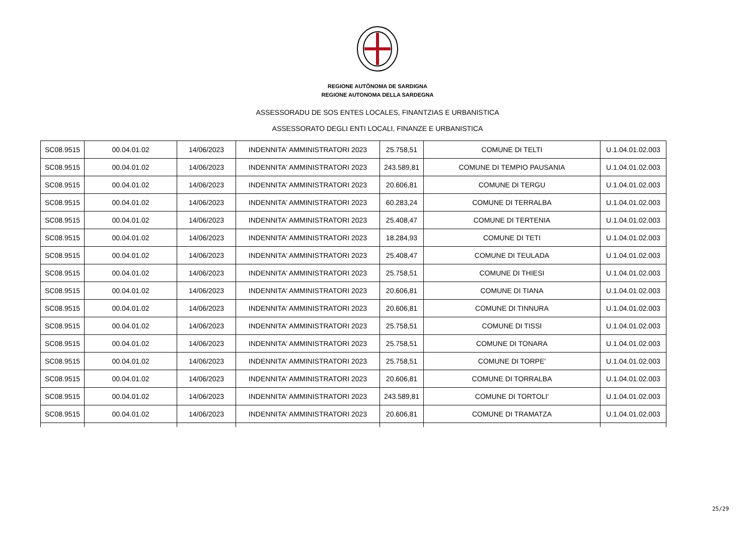REGIONE AUTÒNOMA DE SARDIGNA
REGIONE AUTONOMA DELLA SARDEGNA
ASSESSORADU DE SOS ENTES LOCALES, FINANTZIAS E URBANISTICA
ASSESSORATO DEGLI ENTI LOCALI, FINANZE E URBANISTICA
| SC08.9515 | 00.04.01.02 | 14/06/2023 | INDENNITA' AMMINISTRATORI 2023 | 25.758,51 | COMUNE DI TELTI | U.1.04.01.02.003 |
| SC08.9515 | 00.04.01.02 | 14/06/2023 | INDENNITA' AMMINISTRATORI 2023 | 243.589,81 | COMUNE DI TEMPIO PAUSANIA | U.1.04.01.02.003 |
| SC08.9515 | 00.04.01.02 | 14/06/2023 | INDENNITA' AMMINISTRATORI 2023 | 20.606,81 | COMUNE DI TERGU | U.1.04.01.02.003 |
| SC08.9515 | 00.04.01.02 | 14/06/2023 | INDENNITA' AMMINISTRATORI 2023 | 60.283,24 | COMUNE DI TERRALBA | U.1.04.01.02.003 |
| SC08.9515 | 00.04.01.02 | 14/06/2023 | INDENNITA' AMMINISTRATORI 2023 | 25.408,47 | COMUNE DI TERTENIA | U.1.04.01.02.003 |
| SC08.9515 | 00.04.01.02 | 14/06/2023 | INDENNITA' AMMINISTRATORI 2023 | 18.284,93 | COMUNE DI TETI | U.1.04.01.02.003 |
| SC08.9515 | 00.04.01.02 | 14/06/2023 | INDENNITA' AMMINISTRATORI 2023 | 25.408,47 | COMUNE DI TEULADA | U.1.04.01.02.003 |
| SC08.9515 | 00.04.01.02 | 14/06/2023 | INDENNITA' AMMINISTRATORI 2023 | 25.758,51 | COMUNE DI THIESI | U.1.04.01.02.003 |
| SC08.9515 | 00.04.01.02 | 14/06/2023 | INDENNITA' AMMINISTRATORI 2023 | 20.606,81 | COMUNE DI TIANA | U.1.04.01.02.003 |
| SC08.9515 | 00.04.01.02 | 14/06/2023 | INDENNITA' AMMINISTRATORI 2023 | 20.606,81 | COMUNE DI TINNURA | U.1.04.01.02.003 |
| SC08.9515 | 00.04.01.02 | 14/06/2023 | INDENNITA' AMMINISTRATORI 2023 | 25.758,51 | COMUNE DI TISSI | U.1.04.01.02.003 |
| SC08.9515 | 00.04.01.02 | 14/06/2023 | INDENNITA' AMMINISTRATORI 2023 | 25.758,51 | COMUNE DI TONARA | U.1.04.01.02.003 |
| SC08.9515 | 00.04.01.02 | 14/06/2023 | INDENNITA' AMMINISTRATORI 2023 | 25.758,51 | COMUNE DI TORPE' | U.1.04.01.02.003 |
| SC08.9515 | 00.04.01.02 | 14/06/2023 | INDENNITA' AMMINISTRATORI 2023 | 20.606,81 | COMUNE DI TORRALBA | U.1.04.01.02.003 |
| SC08.9515 | 00.04.01.02 | 14/06/2023 | INDENNITA' AMMINISTRATORI 2023 | 243.589,81 | COMUNE DI TORTOLI' | U.1.04.01.02.003 |
| SC08.9515 | 00.04.01.02 | 14/06/2023 | INDENNITA' AMMINISTRATORI 2023 | 20.606,81 | COMUNE DI TRAMATZA | U.1.04.01.02.003 |
25/29